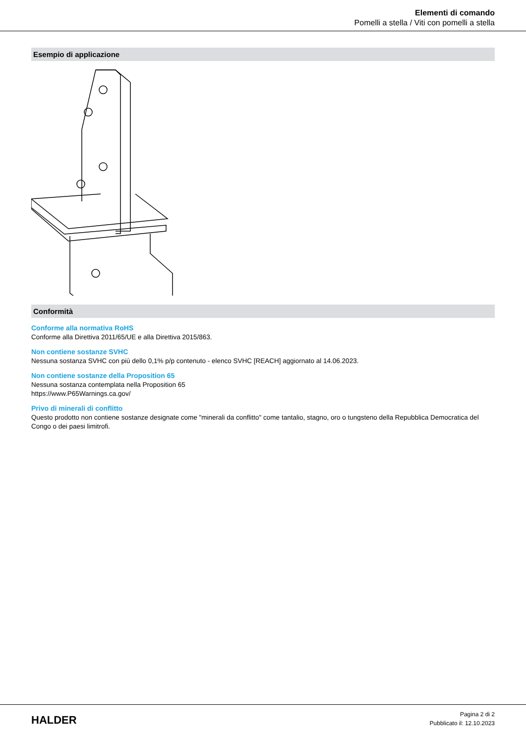Elementi di comando
Pomelli a stella / Viti con pomelli a stella
Esempio di applicazione
Conformità
Conforme alla normativa RoHS
Conforme alla Direttiva 2011/65/UE e alla Direttiva 2015/863.
Non contiene sostanze SVHC
Nessuna sostanza SVHC con più dello 0,1% p/p contenuto - elenco SVHC [REACH] aggiornato al 14.06.2023.
Non contiene sostanze della Proposition 65
Nessuna sostanza contemplata nella Proposition 65
https://www.P65Warnings.ca.gov/
Privo di minerali di conflitto
Questo prodotto non contiene sostanze designate come "minerali da conflitto" come tantalio, stagno, oro o tungsteno della Repubblica Democratica del Congo o dei paesi limitrofi.
HALDER
Pagina 2 di 2
Pubblicato il: 12.10.2023